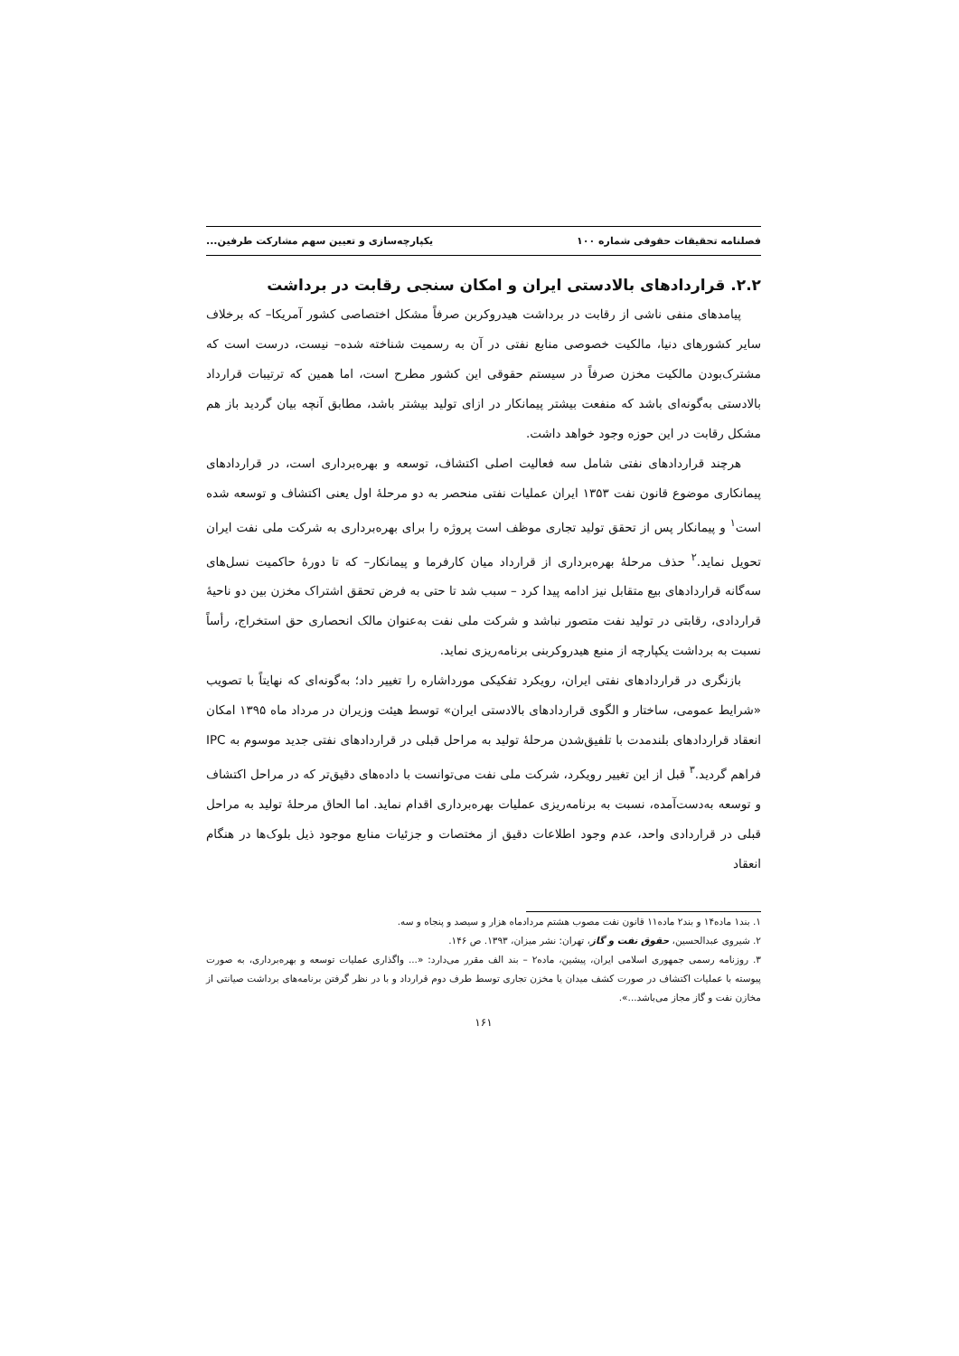فصلنامه تحقیقات حقوقی شماره ۱۰۰ یکپارچه‌سازی و تعیین سهم مشارکت طرفین...
۲.۲. قراردادهای بالادستی ایران و امکان سنجی رقابت در برداشت
پیامدهای منفی ناشی از رقابت در برداشت هیدروکربن صرفاً مشکل اختصاصی کشور آمریکا– که برخلاف سایر کشورهای دنیا، مالکیت خصوصی منابع نفتی در آن به رسمیت شناخته شده– نیست، درست است که مشترک‌بودن مالکیت مخزن صرفاً در سیستم حقوقی این کشور مطرح است، اما همین که ترتیبات قرارداد بالادستی به‌گونه‌ای باشد که منفعت بیشتر پیمانکار در ازای تولید بیشتر باشد، مطابق آنچه بیان گردید باز هم مشکل رقابت در این حوزه وجود خواهد داشت.
هرچند قراردادهای نفتی شامل سه فعالیت اصلی اکتشاف، توسعه و بهره‌برداری است، در قراردادهای پیمانکاری موضوع قانون نفت ۱۳۵۳ ایران عملیات نفتی منحصر به دو مرحلۀ اول یعنی اکتشاف و توسعه شده است<sup>۱</sup> و پیمانکار پس از تحقق تولید تجاری موظف است پروژه را برای بهره‌برداری به شرکت ملی نفت ایران تحویل نماید.<sup>۲</sup> حذف مرحلۀ بهره‌برداری از قرارداد میان کارفرما و پیمانکار– که تا دورۀ حاکمیت نسل‌های سه‌گانه قراردادهای بیع متقابل نیز ادامه پیدا کرد – سبب شد تا حتی به فرض تحقق اشتراک مخزن بین دو ناحیۀ قراردادی، رقابتی در تولید نفت متصور نباشد و شرکت ملی نفت به‌عنوان مالک انحصاری حق استخراج، رأساً نسبت به برداشت یکپارچه از منبع هیدروکربنی برنامه‌ریزی نماید.
بازنگری در قراردادهای نفتی ایران، رویکرد تفکیکی مورداشاره را تغییر داد؛ به‌گونه‌ای که نهایتاً با تصویب «شرایط عمومی، ساختار و الگوی قراردادهای بالادستی ایران» توسط هیئت وزیران در مرداد ماه ۱۳۹۵ امکان انعقاد قراردادهای بلندمدت با تلفیق‌شدن مرحلۀ تولید به مراحل قبلی در قراردادهای نفتی جدید موسوم به IPC فراهم گردید.<sup>۳</sup> قبل از این تغییر رویکرد، شرکت ملی نفت می‌توانست با داده‌های دقیق‌تر که در مراحل اکتشاف و توسعه به‌دست‌آمده، نسبت به برنامه‌ریزی عملیات بهره‌برداری اقدام نماید. اما الحاق مرحلۀ تولید به مراحل قبلی در قراردادی واحد، عدم وجود اطلاعات دقیق از مختصات و جزئیات منابع موجود ذیل بلوک‌ها در هنگام انعقاد
۱. بند۱ ماده۱۴ و بند۲ ماده۱۱ قانون نفت مصوب هشتم مردادماه هزار و سیصد و پنجاه و سه.
۲. شیروی عبدالحسین، حقوق نفت و گاز، تهران: نشر میزان، ۱۳۹۳. ص ۱۴۶.
۳. روزنامه رسمی جمهوری اسلامی ایران، پیشین، ماده۲ – بند الف مقرر می‌دارد: «... واگذاری عملیات توسعه و بهره‌برداری، به صورت پیوسته با عملیات اکتشاف در صورت کشف میدان یا مخزن تجاری توسط طرف دوم قرارداد و با در نظر گرفتن برنامه‌های برداشت صیانتی از مخازن نفت و گاز مجاز می‌باشد...».
۱۶۱